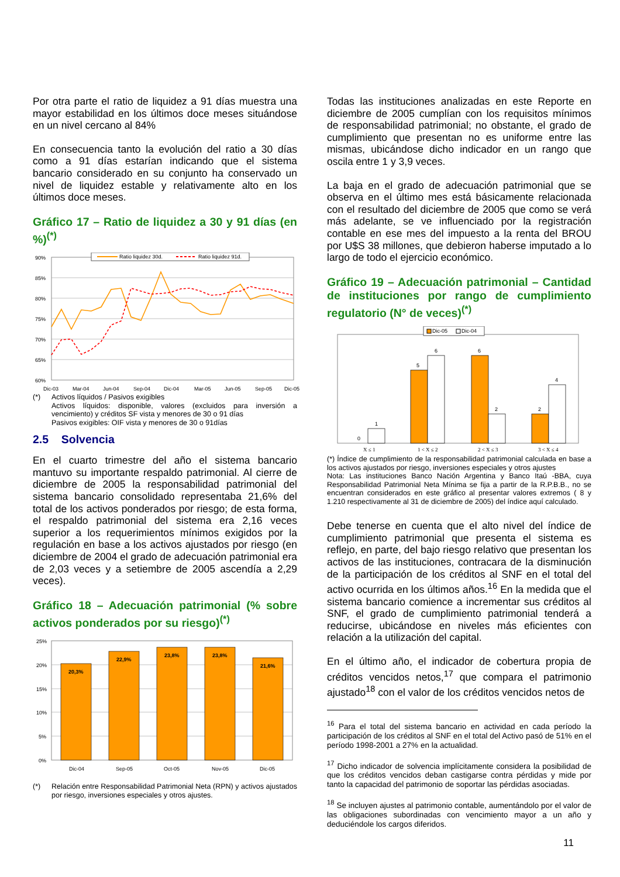Por otra parte el ratio de liquidez a 91 días muestra una mayor estabilidad en los últimos doce meses situándose en un nivel cercano al 84%
En consecuencia tanto la evolución del ratio a 30 días como a 91 días estarían indicando que el sistema bancario considerado en su conjunto ha conservado un nivel de liquidez estable y relativamente alto en los últimos doce meses.
Gráfico 17 – Ratio de liquidez a 30 y 91 días (en %)<sup>(*)</sup>
90%
85%
80%
75%
70%
65%
60%
Dic-03
Mar-04
Jun-04
Sep-04
Dic-04
Mar-05
Jun-05
Sep-05
Dic-05
Ratio liquidez 30d.
Ratio liquidez 91d.
(*) Activos líquidos / Pasivos exigibles
Activos líquidos: disponible, valores (excluidos para inversión a vencimiento) y créditos SF vista y menores de 30 o 91 días
Pasivos exigibles: OIF vista y menores de 30 o 91días
2.5 Solvencia
En el cuarto trimestre del año el sistema bancario mantuvo su importante respaldo patrimonial. Al cierre de diciembre de 2005 la responsabilidad patrimonial del sistema bancario consolidado representaba 21,6% del total de los activos ponderados por riesgo; de esta forma, el respaldo patrimonial del sistema era 2,16 veces superior a los requerimientos mínimos exigidos por la regulación en base a los activos ajustados por riesgo (en diciembre de 2004 el grado de adecuación patrimonial era de 2,03 veces y a setiembre de 2005 ascendía a 2,29 veces).
Gráfico 18 – Adecuación patrimonial (% sobre activos ponderados por su riesgo)<sup>(*)</sup>
25%
20%
15%
10%
5%
0%
20,3%
22,9%
23,8%
23,8%
21,6%
Dic-04
Sep-05
Oct-05
Nov-05
Dic-05
(*) Relación entre Responsabilidad Patrimonial Neta (RPN) y activos ajustados por riesgo, inversiones especiales y otros ajustes.
Todas las instituciones analizadas en este Reporte en diciembre de 2005 cumplían con los requisitos mínimos de responsabilidad patrimonial; no obstante, el grado de cumplimiento que presentan no es uniforme entre las mismas, ubicándose dicho indicador en un rango que oscila entre 1 y 3,9 veces.
La baja en el grado de adecuación patrimonial que se observa en el último mes está básicamente relacionada con el resultado del diciembre de 2005 que como se verá más adelante, se ve influenciado por la registración contable en ese mes del impuesto a la renta del BROU por U$S 38 millones, que debieron haberse imputado a lo largo de todo el ejercicio económico.
Gráfico 19 – Adecuación patrimonial – Cantidad de instituciones por rango de cumplimiento regulatorio (N° de veces)<sup>(*)</sup>
Dic-05
Dic-04
0
1
5
6
6
2
2
4
X ≤ 1
1 < X ≤ 2
2 < X ≤ 3
3 < X ≤ 4
(*) Índice de cumplimiento de la responsabilidad patrimonial calculada en base a los activos ajustados por riesgo, inversiones especiales y otros ajustes
Nota: Las instituciones Banco Nación Argentina y Banco Itaú -BBA, cuya Responsabilidad Patrimonial Neta Mínima se fija a partir de la R.P.B.B., no se encuentran considerados en este gráfico al presentar valores extremos ( 8 y 1.210 respectivamente al 31 de diciembre de 2005) del índice aquí calculado.
Debe tenerse en cuenta que el alto nivel del índice de cumplimiento patrimonial que presenta el sistema es reflejo, en parte, del bajo riesgo relativo que presentan los activos de las instituciones, contracara de la disminución de la participación de los créditos al SNF en el total del activo ocurrida en los últimos años.<sup>16</sup> En la medida que el sistema bancario comience a incrementar sus créditos al SNF, el grado de cumplimiento patrimonial tenderá a reducirse, ubicándose en niveles más eficientes con relación a la utilización del capital.
En el último año, el indicador de cobertura propia de créditos vencidos netos,<sup>17</sup> que compara el patrimonio ajustado<sup>18</sup> con el valor de los créditos vencidos netos de
<sup>16</sup> Para el total del sistema bancario en actividad en cada período la participación de los créditos al SNF en el total del Activo pasó de 51% en el período 1998-2001 a 27% en la actualidad.
<sup>17</sup> Dicho indicador de solvencia implícitamente considera la posibilidad de que los créditos vencidos deban castigarse contra pérdidas y mide por tanto la capacidad del patrimonio de soportar las pérdidas asociadas.
<sup>18</sup> Se incluyen ajustes al patrimonio contable, aumentándolo por el valor de las obligaciones subordinadas con vencimiento mayor a un año y deduciéndole los cargos diferidos.
11